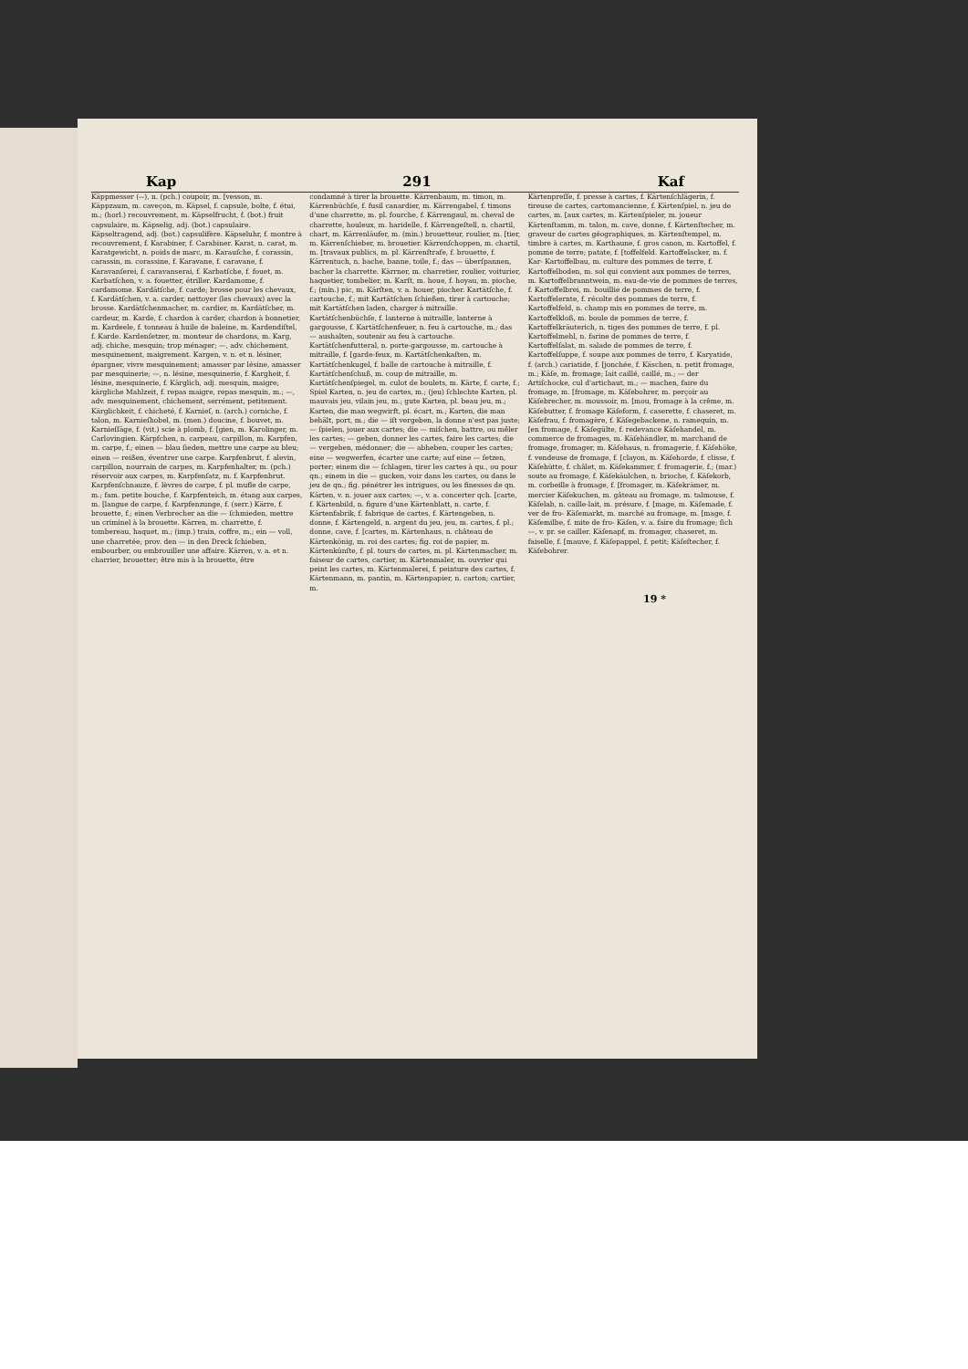Kap 291 Kaf
Käppmesser (⏑⏑), n. (pch.) coupoir, m. [vesson, m. Käppzaum, m. caveçon, m. Käpsel, f. capsule, boîte, f. étui, m.; (horl.) recouvrement, m. Käpselfrucht, f. (bot.) fruit capsulaire, m. Käpselig, adj. (bot.) capsulaire. Käpseltragend, adj. (bot.) capsulifère. Käpseluhr, f. montre à recouvrement, f. Karabiner, f. Carabiner. Karat, n. carat, m. Karatgewicht, n. poids de marc, m. Karauſche, f. corassin, carassin, m. corassine, f. Karavane, f. caravane, f. Karavanſerei, f. caravanserai, f. Karbatſche, f. fouet, m. Karbatſchen, v. a. fouetter, étriller. Kardamome, f. cardamome. Kardätſche, f. carde; brosse pour les chevaux, f. Kardätſchen, v. a. carder, nettoyer (les chevaux) avec la brosse. Kardätſchenmacher, m. cardier, m. Kardätſcher, m. cardeur, m. Karde, f. chardon à carder, chardon à bonnetier, m. Kardeele, f. tonneau à huile de baleine, m. Kardendiſtel, f. Karde. Kardenſetzer, m. monteur de chardons, m. Karg, adj. chiche, mesquin; trop ménager; —, adv. chichement, mesquinement, maigrement. Kargen, v. n. et n. lésiner, épargner, vivre mesquinement; amasser par lésine, amasser par mesquinerie; —, n. lésine, mesquinerie, f. Kargheit, f. lésine, mesquinerie, f. Kärglich, adj. mesquin, maigre; kärgliche Mahlzeit, f. repas maigre, repas mesquin, m.; —, adv. mesquinement, chichement, serrément, petitement. Kärglichkeit, f. chicheté, f. Karnieſ, n. (arch.) corniche, f. talon, m. Karnieſhobel, m. (men.) doucine, f. bouvet, m. Karnieſſäge, f. (vit.) scie à plomb, f. [gien, m. Karolinger, m. Carlovingien. Kärpfchen, n. carpeau, carpillon, m. Karpfen, m. carpe, f.; einen — blau ſieden, mettre une carpe au bleu; einen — reißen, éventrer une carpe. Karpfenbrut, f. alevin, carpillon, nourrain de carpes, m. Karpfenhalter, m. (pch.) réservoir aux carpes, m. Karpfenſatz, m. f. Karpfenbrut. Karpfenſchnauze, f. lèvres de carpe, f. pl. mufle de carpe, m.; fam. petite bouche, f. Karpfenteich, m. étang aux carpes, m. [langue de carpe, f. Karpfenzunge, f. (serr.) Kärre, f. brouette, f.; einen Verbrecher an die — ſchmieden, mettre un criminel à la brouette. Kärren, m. charrette, f. tombereau, haquet, m.; (imp.) train, coffre, m.; ein — voll, une charretée; prov. den — in den Dreck ſchieben, embourber, ou embrouiller une affaire. Kärren, v. a. et n. charrier, brouetter; être mis à la brouette, être
condamné à tirer la brouette. Kärrenbaum, m. timon, m. Kärrenbüchſe, f. fusil canardier, m. Kärrengabel, f. timons d'une charrette, m. pl. fourche, f. Kärrengaul, m. cheval de charrette, houleux, m. haridelle, f. Kärrengeſtell, n. chartil, chart, m. Kärrenläufer, m. (min.) brouetteur, roulier, m. [tier, m. Kärrenſchieber, m. brouetier. Kärrenſchoppen, m. chartil, m. [travaux publics, m. pl. Kärrenſtrafe, f. brouette, f. Kärrentuch, n. bache, banne, toile, f.; das — überſpannen, bacher la charrette. Kärrner, m. charretier, roulier, voiturier, haquetier, tombelier, m. Karſt, m. houe, f. hoyau, m. pioche, f.; (min.) pic, m. Kärſten, v. a. houer, piocher. Kartätſche, f. cartouche, f.; mit Kartätſchen ſchießen, tirer à cartouche; mit Kartätſchen laden, charger à mitraille. Kartätſchenbüchſe, f. lanterne à mitraille, lanterne à gargousse, f. Kartätſchenfeuer, n. feu à cartouche, m.; das — aushalten, soutenir au feu à cartouche. Kartätſchenfutteral, n. porte-gargousse, m. cartouche à mitraille, f. [garde-feux, m. Kartätſchenkaſten, m. Kartätſchenkugel, f. balle de cartouche à mitraille, f. Kartätſchenſchuß, m. coup de mitraille, m. Kartätſchenſpiegel, m. culot de boulets, m. Kärte, f. carte, f.; Spiel Karten, n. jeu de cartes, m.; (jeu) ſchlechte Karten, pl. mauvais jeu, vilain jeu, m.; gute Karten, pl. beau jeu, m.; Karten, die man wegwirft, pl. écart, m.; Karten, die man behält, port, m.; die — iſt vergeben, la donne n'est pas juste; — ſpielen, jouer aux cartes; die — miſchen, battre, ou mêler les cartes; — geben, donner les cartes, faire les cartes; die — vergeben, médonner; die — abheben, couper les cartes; eine — wegwerfen, écarter une carte; auf eine — ſetzen, porter; einem die — ſchlagen, tirer les cartes à qu., ou pour qn.; einem in die — gucken, voir dans les cartes, ou dans le jeu de qn.; fig. pénétrer les intrigues, ou les finesses de qn. Kärten, v. n. jouer aux cartes; —, v. a. concerter qch. [carte, f. Kärtenbild, n. figure d'une Kärtenblatt, n. carte, f. Kärtenfabrik, f. fabrique de cartes, f. Kärtengeben, n. donne, f. Kärtengeld, n. argent du jeu, jeu, m. cartes, f. pl.; donne, cave, f. [cartes, m. Kärtenhaus, n. château de Kärtenkönig, m. roi des cartes; fig. roi de papier, m. Kärtenkünſte, f. pl. tours de cartes, m. pl. Kärtenmacher, m. faiseur de cartes, cartier, m. Kärtenmaler, m. ouvrier qui peint les cartes, m. Kärtenmalerei, f. peinture des cartes, f. Kärtenmann, m. pantin, m. Kärtenpapier, n. carton; cartier, m.
Kärtenpreſſe, f. presse à cartes, f. Kärtenſchlägerin, f. tireuse de cartes, cartomancienne, f. Kärtenſpiel, n. jeu de cartes, m. [aux cartes, m. Kärtenſpieler, m. joueur Kärtenſtamm, m. talon, m. cave, donne, f. Kärtenſtecher, m. graveur de cartes géographiques, m. Kärtenſtempel, m. timbre à cartes, m. Karthaune, f. gros canon, m. Kartoffel, f. pomme de terre; patate, f. [toffelfeld. Kartoffelacker, m. f. Kar- Kartoffelbau, m. culture des pommes de terre, f. Kartoffelboden, m. sol qui convient aux pommes de terres, m. Kartoffelbranntwein, m. eau-de-vie de pommes de terres, f. Kartoffelbrei, m. bouillie de pommes de terre, f. Kartoffelernte, f. récolte des pommes de terre, f. Kartoffelfeld, n. champ mis en pommes de terre, m. Kartoffelkloß, m. boule de pommes de terre, f. Kartoffelkräuterich, n. tiges des pommes de terre, f. pl. Kartoffelmehl, n. farine de pommes de terre, f. Kartoffelſalat, m. salade de pommes de terre, f. Kartoffelſuppe, f. soupe aux pommes de terre, f. Karyatide, f. (arch.) cariatide, f. [jonchée, f. Käschen, n. petit fromage, m.; Käſe, m. fromage; lait caillé, caillé, m.; — der Artiſchocke, cul d'artichaut, m.; — machen, faire du fromage, m. [fromage, m. Käſebohrer, m. perçoir au Käſebrecher, m. moussoir, m. [mou, fromage à la crême, m. Käſebutter, f. fromage Käſeform, f. caserette, f. chaseret, m. Käſefrau, f. fromagère, f. Käſegebackene, n. ramequin, m. [en fromage, f. Käſegülte, f. redevance Käſehandel, m. commerce de fromages, m. Käſehändler, m. marchand de fromage, fromager, m. Käſehaus, n. fromagerie, f. Käſehöke, f. vendeuse de fromage, f. [clayon, m. Käſehorde, f. clisse, f. Käſehütte, f. châlet, m. Käſekammer, f. fromagerie, f.; (mar.) soute au fromage, f. Käſekäulchen, n. brioche, f. Käſekorb, m. corbeille à fromage, f. [fromager, m. Käſekrämer, m. mercier Käſekuchen, m. gâteau au fromage, m. talmouse, f. Käſelab, n. caille-lait, m. présure, f. [mage, m. Käſemade, f. ver de fro- Käſemarkt, m. marché au fromage, m. [mage, f. Käſemilbe, f. mite de fro- Käſen, v. a. faire du fromage; ſich —, v. pr. se cailler. Käſenapf, m. fromager, chaseret, m. faiselle, f. [mauve, f. Käſepappel, f. petit; Käſeſtecher, f. Käſebohrer.
19 *